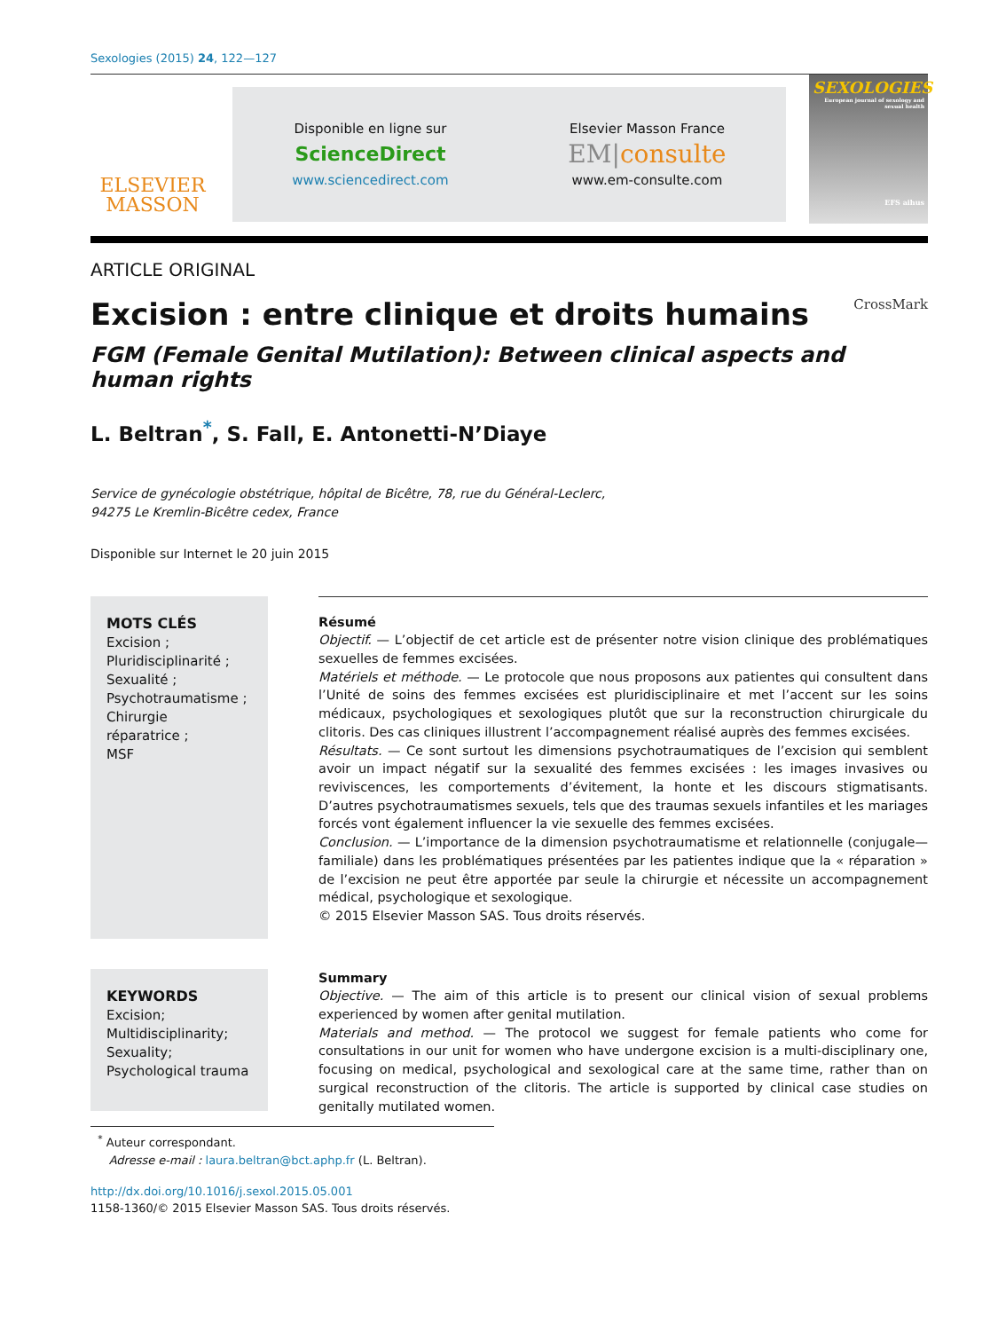Sexologies (2015) 24, 122—127
ELSEVIER
MASSON
Disponible en ligne sur
ScienceDirect
www.sciencedirect.com
Elsevier Masson France
EM|consulte
www.em-consulte.com
SEXOLOGIES
European journal of sexology and sexual health
EFS aihus
ARTICLE ORIGINAL
Excision : entre clinique et droits humains CrossMark
FGM (Female Genital Mutilation): Between clinical aspects and human rights
L. Beltran<sup>*</sup>, S. Fall, E. Antonetti-N’Diaye
Service de gynécologie obstétrique, hôpital de Bicêtre, 78, rue du Général-Leclerc,
94275 Le Kremlin-Bicêtre cedex, France
Disponible sur Internet le 20 juin 2015
MOTS CLÉS
Excision ;
Pluridisciplinarité ;
Sexualité ;
Psychotraumatisme ;
Chirurgie
réparatrice ;
MSF
Résumé
Objectif. — L’objectif de cet article est de présenter notre vision clinique des problématiques sexuelles de femmes excisées.
Matériels et méthode. — Le protocole que nous proposons aux patientes qui consultent dans l’Unité de soins des femmes excisées est pluridisciplinaire et met l’accent sur les soins médicaux, psychologiques et sexologiques plutôt que sur la reconstruction chirurgicale du clitoris. Des cas cliniques illustrent l’accompagnement réalisé auprès des femmes excisées.
Résultats. — Ce sont surtout les dimensions psychotraumatiques de l’excision qui semblent avoir un impact négatif sur la sexualité des femmes excisées : les images invasives ou reviviscences, les comportements d’évitement, la honte et les discours stigmatisants. D’autres psychotraumatismes sexuels, tels que des traumas sexuels infantiles et les mariages forcés vont également influencer la vie sexuelle des femmes excisées.
Conclusion. — L’importance de la dimension psychotraumatisme et relationnelle (conjugale—familiale) dans les problématiques présentées par les patientes indique que la « réparation » de l’excision ne peut être apportée par seule la chirurgie et nécessite un accompagnement médical, psychologique et sexologique.
© 2015 Elsevier Masson SAS. Tous droits réservés.
KEYWORDS
Excision;
Multidisciplinarity;
Sexuality;
Psychological trauma
Summary
Objective. — The aim of this article is to present our clinical vision of sexual problems experienced by women after genital mutilation.
Materials and method. — The protocol we suggest for female patients who come for consultations in our unit for women who have undergone excision is a multi-disciplinary one, focusing on medical, psychological and sexological care at the same time, rather than on surgical reconstruction of the clitoris. The article is supported by clinical case studies on genitally mutilated women.
<sup>*</sup> Auteur correspondant.
Adresse e-mail : laura.beltran@bct.aphp.fr (L. Beltran).
http://dx.doi.org/10.1016/j.sexol.2015.05.001
1158-1360/© 2015 Elsevier Masson SAS. Tous droits réservés.